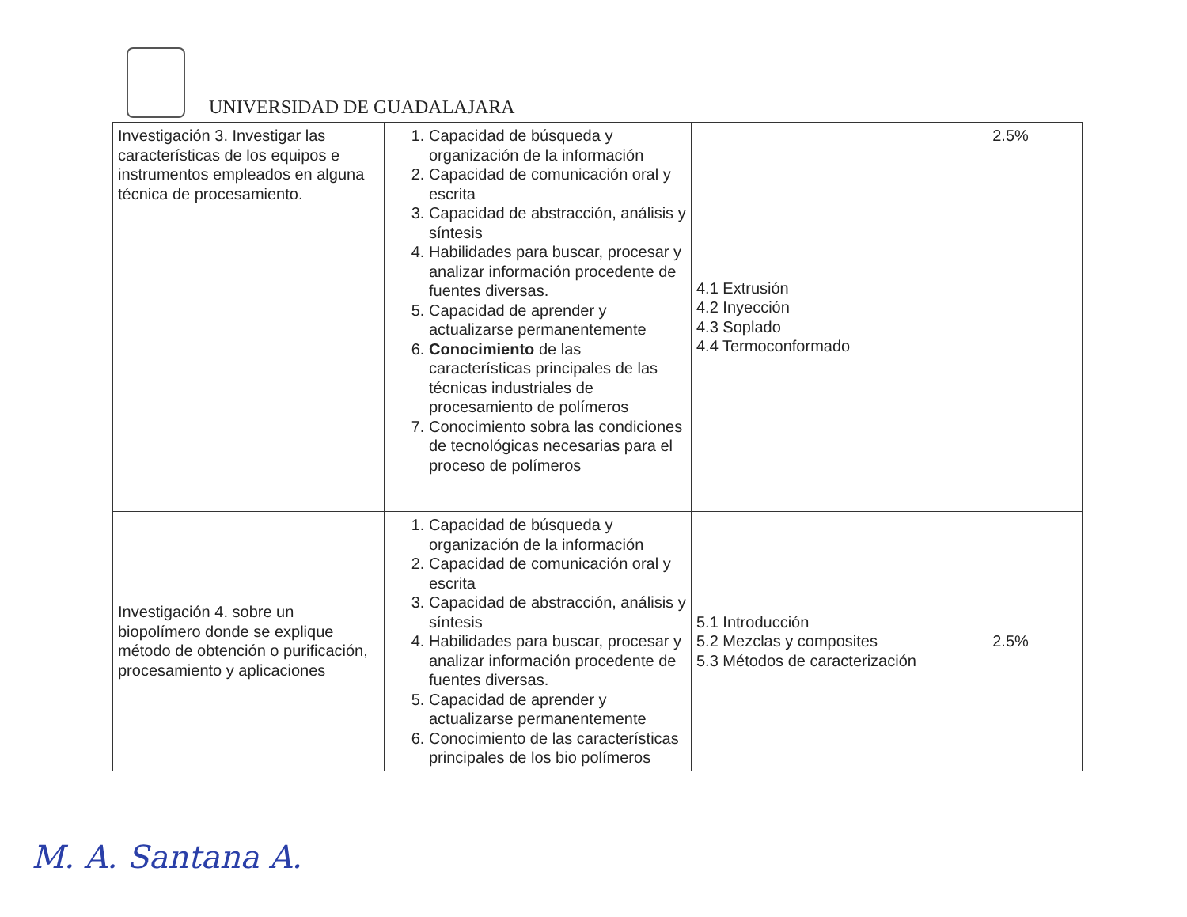UNIVERSIDAD DE GUADALAJARA
| Investigación 3. Investigar las características de los equipos e instrumentos empleados en alguna técnica de procesamiento. | 1. Capacidad de búsqueda y organización de la información 2. Capacidad de comunicación oral y escrita 3. Capacidad de abstracción, análisis y síntesis 4. Habilidades para buscar, procesar y analizar información procedente de fuentes diversas. 5. Capacidad de aprender y actualizarse permanentemente 6. Conocimiento de las características principales de las técnicas industriales de procesamiento de polímeros 7. Conocimiento sobra las condiciones de tecnológicas necesarias para el proceso de polímeros | 4.1 Extrusión 4.2 Inyección 4.3 Soplado 4.4 Termoconformado | 2.5% |
| Investigación 4. sobre un biopolímero donde se explique método de obtención o purificación, procesamiento y aplicaciones | 1. Capacidad de búsqueda y organización de la información 2. Capacidad de comunicación oral y escrita 3. Capacidad de abstracción, análisis y síntesis 4. Habilidades para buscar, procesar y analizar información procedente de fuentes diversas. 5. Capacidad de aprender y actualizarse permanentemente 6. Conocimiento de las características principales de los bio polímeros | 5.1 Introducción 5.2 Mezclas y composites 5.3 Métodos de caracterización | 2.5% |
M. A. Santana A.